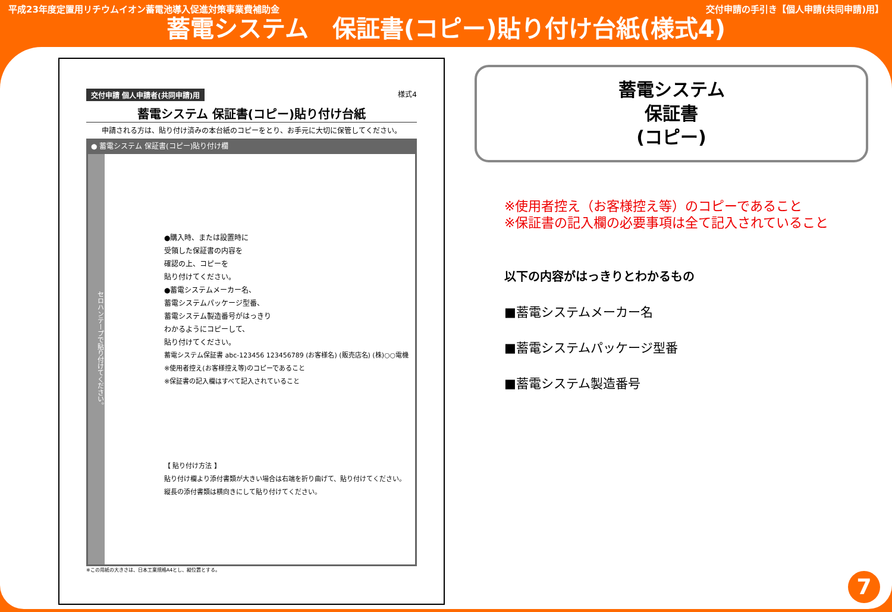平成23年度定置用リチウムイオン蓄電池導入促進対策事業費補助金 交付申請の手引き【個人申請(共同申請)用】
蓄電システム　保証書(コピー)貼り付け台紙(様式4)
交付申請 個人申請者(共同申請)用 様式4
蓄電システム 保証書(コピー)貼り付け台紙
申請される方は、貼り付け済みの本台紙のコピーをとり、お手元に大切に保管してください。
● 蓄電システム 保証書(コピー)貼り付け欄
セロハンテープで貼り付けてください。
●購入時、または設置時に
受領した保証書の内容を
確認の上、コピーを
貼り付けてください。
●蓄電システムメーカー名、
蓄電システムパッケージ型番、
蓄電システム製造番号がはっきり
わかるようにコピーして、
貼り付けてください。
蓄電システム保証書 abc-123456 123456789 (お客様名) (販売店名) (株)○○電機
※使用者控え(お客様控え等)のコピーであること
※保証書の記入欄はすべて記入されていること
【 貼り付け方法 】
貼り付け欄より添付書類が大きい場合は右端を折り曲げて、貼り付けてください。
縦長の添付書類は横向きにして貼り付けてください。
※この用紙の大きさは、日本工業規格A4とし、縦位置とする。
蓄電システム
保証書
(コピー)
※使用者控え（お客様控え等）のコピーであること
※保証書の記入欄の必要事項は全て記入されていること
以下の内容がはっきりとわかるもの
■蓄電システムメーカー名
■蓄電システムパッケージ型番
■蓄電システム製造番号
7